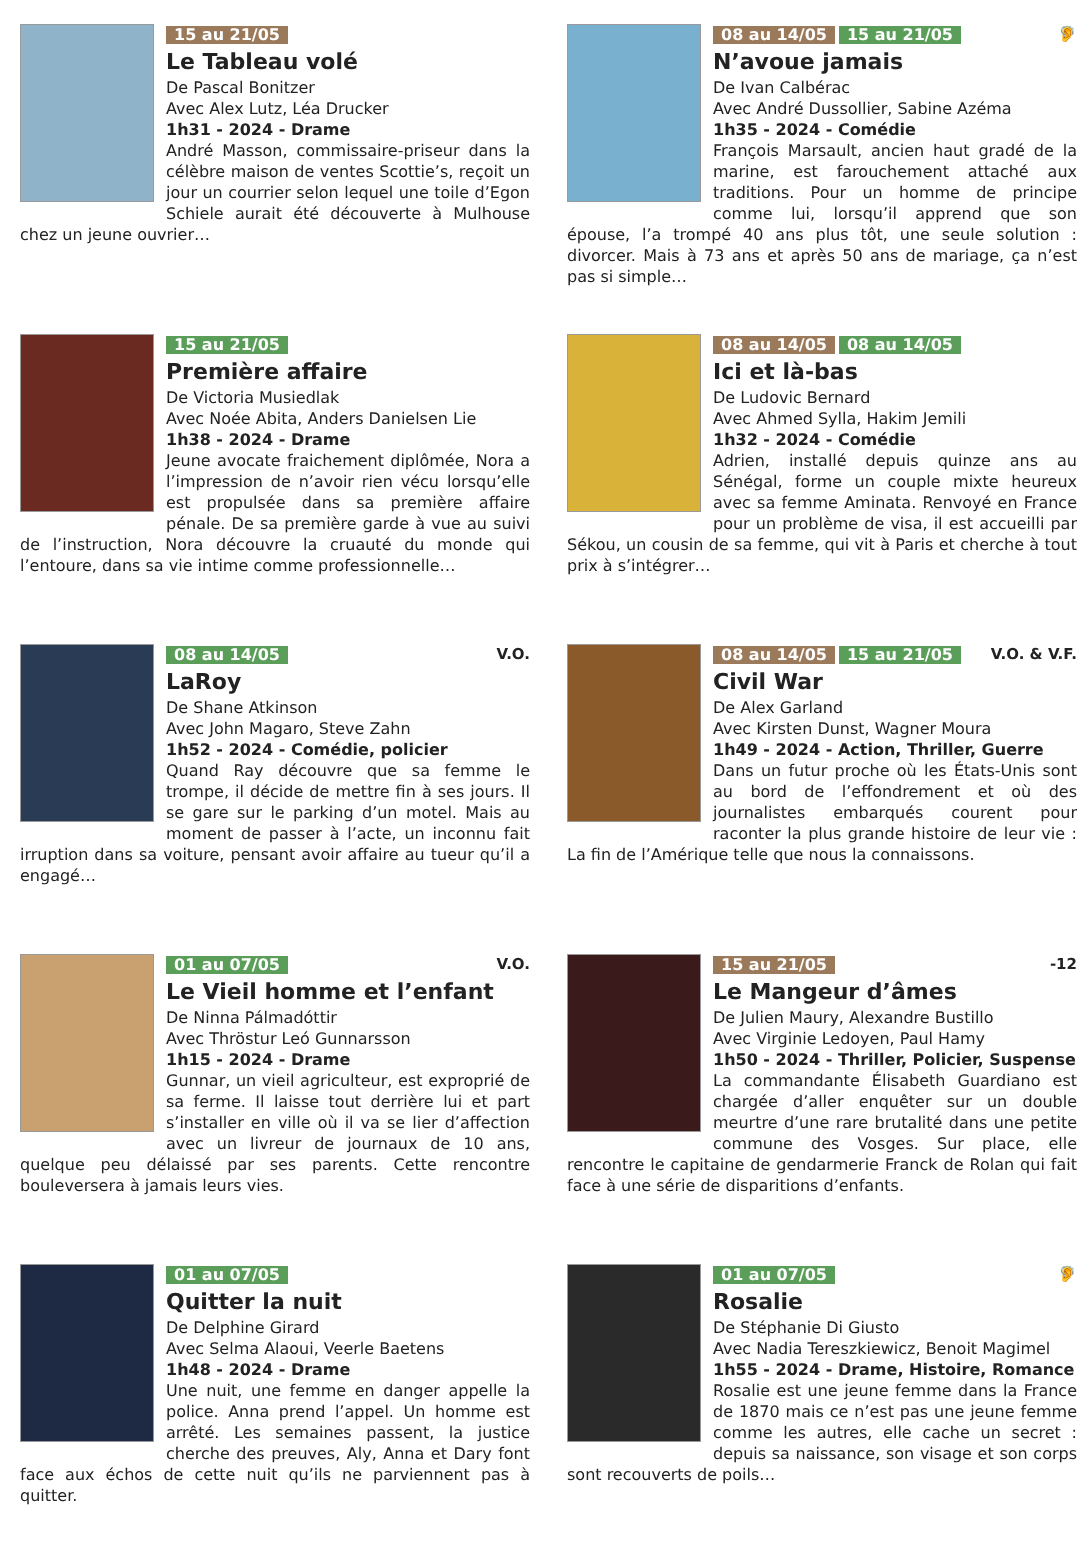15 au 21/05
Le Tableau volé
De Pascal Bonitzer
Avec Alex Lutz, Léa Drucker
1h31 - 2024 - Drame
André Masson, commissaire-priseur dans la célèbre maison de ventes Scottie’s, reçoit un jour un courrier selon lequel une toile d’Egon Schiele aurait été découverte à Mulhouse chez un jeune ouvrier…
15 au 21/05
Première affaire
De Victoria Musiedlak
Avec Noée Abita, Anders Danielsen Lie
1h38 - 2024 - Drame
Jeune avocate fraichement diplômée, Nora a l’impression de n’avoir rien vécu lorsqu’elle est propulsée dans sa première affaire pénale. De sa première garde à vue au suivi de l’instruction, Nora découvre la cruauté du monde qui l’entoure, dans sa vie intime comme professionnelle…
V.O. 08 au 14/05
LaRoy
De Shane Atkinson
Avec John Magaro, Steve Zahn
1h52 - 2024 - Comédie, policier
Quand Ray découvre que sa femme le trompe, il décide de mettre fin à ses jours. Il se gare sur le parking d’un motel. Mais au moment de passer à l’acte, un inconnu fait irruption dans sa voiture, pensant avoir affaire au tueur qu’il a engagé…
V.O. 01 au 07/05
Le Vieil homme et l’enfant
De Ninna Pálmadóttir
Avec Thröstur Leó Gunnarsson
1h15 - 2024 - Drame
Gunnar, un vieil agriculteur, est exproprié de sa ferme. Il laisse tout derrière lui et part s’installer en ville où il va se lier d’affection avec un livreur de journaux de 10 ans, quelque peu délaissé par ses parents. Cette rencontre bouleversera à jamais leurs vies.
01 au 07/05
Quitter la nuit
De Delphine Girard
Avec Selma Alaoui, Veerle Baetens
1h48 - 2024 - Drame
Une nuit, une femme en danger appelle la police. Anna prend l’appel. Un homme est arrêté. Les semaines passent, la justice cherche des preuves, Aly, Anna et Dary font face aux échos de cette nuit qu’ils ne parviennent pas à quitter.
🦻 08 au 14/05 15 au 21/05
N’avoue jamais
De Ivan Calbérac
Avec André Dussollier, Sabine Azéma
1h35 - 2024 - Comédie
François Marsault, ancien haut gradé de la marine, est farouchement attaché aux traditions. Pour un homme de principe comme lui, lorsqu’il apprend que son épouse, l’a trompé 40 ans plus tôt, une seule solution : divorcer. Mais à 73 ans et après 50 ans de mariage, ça n’est pas si simple…
08 au 14/05 08 au 14/05
Ici et là-bas
De Ludovic Bernard
Avec Ahmed Sylla, Hakim Jemili
1h32 - 2024 - Comédie
Adrien, installé depuis quinze ans au Sénégal, forme un couple mixte heureux avec sa femme Aminata. Renvoyé en France pour un problème de visa, il est accueilli par Sékou, un cousin de sa femme, qui vit à Paris et cherche à tout prix à s’intégrer…
V.O. & V.F. 08 au 14/05 15 au 21/05
Civil War
De Alex Garland
Avec Kirsten Dunst, Wagner Moura
1h49 - 2024 - Action, Thriller, Guerre
Dans un futur proche où les États-Unis sont au bord de l’effondrement et où des journalistes embarqués courent pour raconter la plus grande histoire de leur vie : La fin de l’Amérique telle que nous la connaissons.
-12 15 au 21/05
Le Mangeur d’âmes
De Julien Maury, Alexandre Bustillo
Avec Virginie Ledoyen, Paul Hamy
1h50 - 2024 - Thriller, Policier, Suspense
La commandante Élisabeth Guardiano est chargée d’aller enquêter sur un double meurtre d’une rare brutalité dans une petite commune des Vosges. Sur place, elle rencontre le capitaine de gendarmerie Franck de Rolan qui fait face à une série de disparitions d’enfants.
🦻 01 au 07/05
Rosalie
De Stéphanie Di Giusto
Avec Nadia Tereszkiewicz, Benoit Magimel
1h55 - 2024 - Drame, Histoire, Romance
Rosalie est une jeune femme dans la France de 1870 mais ce n’est pas une jeune femme comme les autres, elle cache un secret : depuis sa naissance, son visage et son corps sont recouverts de poils…